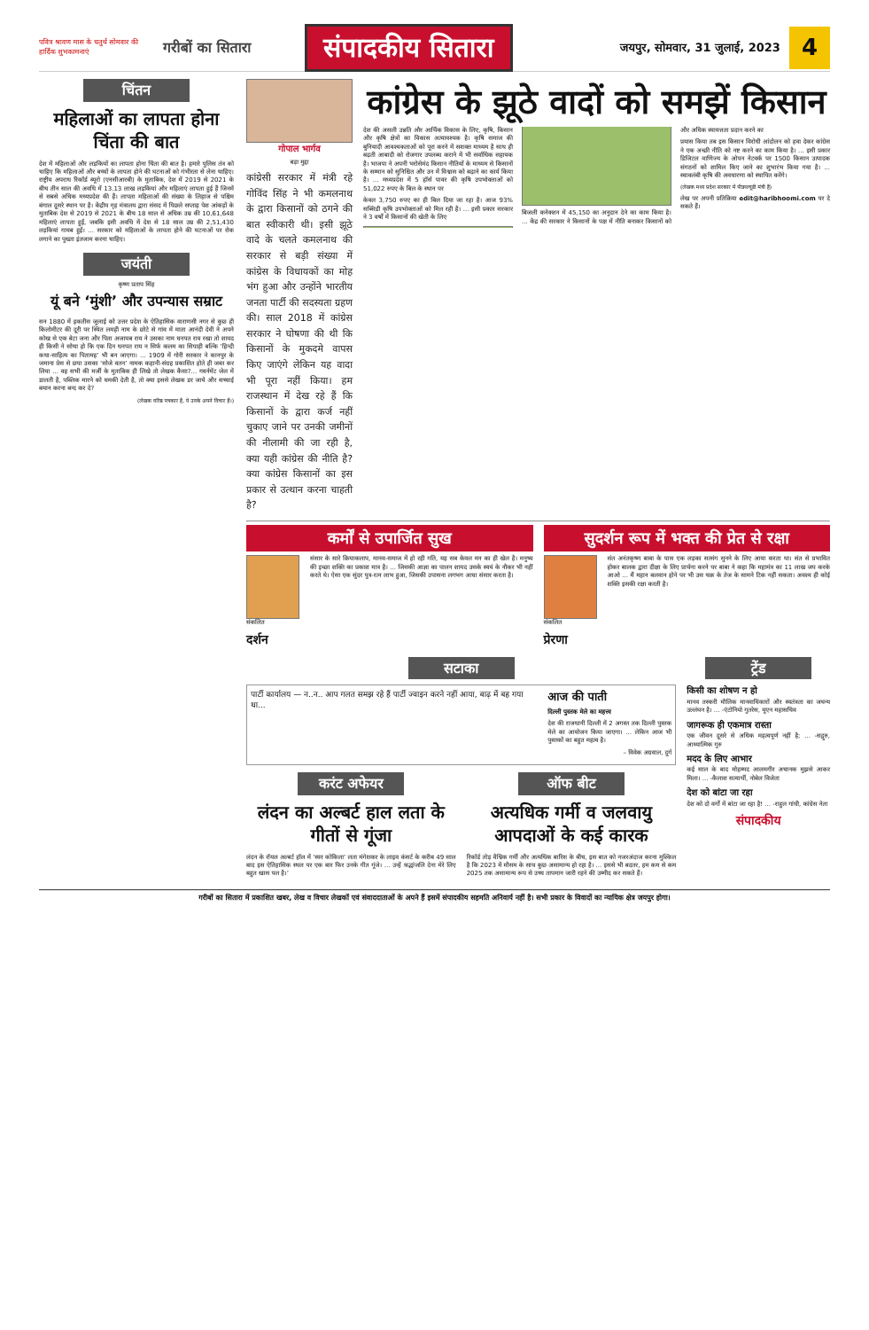पवित्र श्रावण मास के चतुर्थ सोमवार की हार्दिक शुभकामनाएं
गरीबों का सितारा
संपादकीय सितारा
जयपुर, सोमवार, 31 जुलाई, 2023
4
चिंतन
महिलाओं का लापता होना चिंता की बात
देश में महिलाओं और लड़कियों का लापता होना चिंता की बात है। हमारे पुलिस तंत्र को चाहिए कि महिलाओं और बच्चों के लापता होने की घटनाओं को गंभीरता से लेना चाहिए। राष्ट्रीय अपराध रिकॉर्ड ब्यूरो (एनसीआरबी) के मुताबिक, देश में 2019 से 2021 के बीच तीन साल की अवधि में 13.13 लाख लड़कियां और महिलाएं लापता हुई हैं जिनमें से सबसे अधिक मध्यप्रदेश की हैं। लापता महिलाओं की संख्या के लिहाज से पश्चिम बंगाल दूसरे स्थान पर है। केंद्रीय गृह मंत्रालय द्वारा संसद में पिछले सप्ताह पेश आंकड़ों के मुताबिक देश से 2019 से 2021 के बीच 18 साल से अधिक उम्र की 10,61,648 महिलाएं लापता हुईं, जबकि इसी अवधि में देश से 18 साल उम्र की 2,51,430 लड़कियां गायब हुईं। ... सरकार को महिलाओं के लापता होने की घटनाओं पर रोक लगाने का पुख्ता इंतजाम करना चाहिए।
जयंती
कृष्ण प्रताप सिंह
यूं बने ‘मुंशी’ और उपन्यास सम्राट
सन 1880 में इकतीस जुलाई को उत्तर प्रदेश के ऐतिहासिक वाराणसी नगर से कुछ ही किलोमीटर की दूरी पर स्थित लमही नाम के छोटे से गांव में माता आनंदी देवी ने अपने कोख से एक बेटा जना और पिता अजायब राय ने उसका नाम धनपत राय रखा तो शायद ही किसी ने सोचा हो कि एक दिन धनपत राय न सिर्फ कलम का सिपाही बल्कि ‘हिन्दी कथा-साहित्य का पितामह’ भी बन जाएगा। ... 1909 में गोरी सरकार ने कानपुर के जमाना प्रेस से छपा उसका ‘सोजे वतन’ नामक कहानी-संग्रह प्रकाशित होते ही जब्त कर लिया ... वह सभी की मर्जी के मुताबिक ही लिखे तो लेखक कैसा?... गवर्नमेंट जेल में डालती है, पब्लिक मारने को धमकी देती है, तो क्या इससे लेखक डर जाये और सच्चाई बयान करना बन्द कर दे?
(लेखक वरिष्ठ पत्रकार हैं, ये उनके अपने विचार हैं।)
गोपाल भार्गव
बड़ा मुद्दा
कांग्रेसी सरकार में मंत्री रहे गोविंद सिंह ने भी कमलनाथ के द्वारा किसानों को ठगने की बात स्वीकारी थी। इसी झूठे वादे के चलते कमलनाथ की सरकार से बड़ी संख्या में कांग्रेस के विधायकों का मोह भंग हुआ और उन्होंने भारतीय जनता पार्टी की सदस्यता ग्रहण की। साल 2018 में कांग्रेस सरकार ने घोषणा की थी कि किसानों के मुकदमे वापस किए जाएंगे लेकिन यह वादा भी पूरा नहीं किया। हम राजस्थान में देख रहे हैं कि किसानों के द्वारा कर्ज नहीं चुकाए जाने पर उनकी जमीनों की नीलामी की जा रही है, क्या यही कांग्रेस की नीति है? क्या कांग्रेस किसानों का इस प्रकार से उत्थान करना चाहती है?
कांग्रेस के झूठे वादों को समझें किसान
देश की असली उन्नति और आर्थिक विकास के लिए, कृषि, किसान और कृषि क्षेत्रों का विकास अत्यावश्यक है। कृषि समाज की बुनियादी आवश्यकताओं को पूरा करने में सशक्त माध्यम है साथ ही बढ़ती आबादी को रोजगार उपलब्ध कराने में भी सर्वाधिक सहायक है। भाजपा ने अपनी भरोसेमंद किसान नीतियों के माध्यम से किसानों के सम्मान को सुनिश्चित और उन में विश्वास को बढ़ाने का कार्य किया है। ... मध्यप्रदेश में 5 हॉर्स पावर की कृषि उपभोक्ताओं को 51,022 रुपए के बिल के स्थान पर
केवल 3,750 रुपए का ही बिल दिया जा रहा है। आज 93% सब्सिडी कृषि उपभोक्ताओं को मिल रही है। ... इसी प्रकार सरकार ने 3 वर्षों में किसानों की खेती के लिए
बिजली कनेक्शन में 45,150 का अनुदान देने का काम किया है। ... केंद्र की सरकार ने किसानों के पक्ष में नीति बनाकर किसानों को और अधिक स्वायत्तता प्रदान करने का
प्रयास किया तब इस किसान विरोधी आंदोलन को हवा देकर कांग्रेस ने एक अच्छी नीति को नष्ट करने का काम किया है। ... इसी प्रकार डिजिटल वाणिज्य के ओपन नेटवर्क पर 1500 किसान उत्पादक संगठनों को शामिल किए जाने का शुभारंभ किया गया है। ... स्वावलंबी कृषि की अवधारणा को स्थापित करेंगे।
(लेखक मध्य प्रदेश सरकार में पीडब्ल्यूडी मंत्री हैं)
लेख पर अपनी प्रतिक्रिया edit@haribhoomi.com पर दे सकते हैं।
कर्मों से उपार्जित सुख
संकलित
दर्शन
संसार के सारे क्रियाकलाप, मानव-समाज में हो रही गति, यह सब केवल मन का ही खेल है। मनुष्य की इच्छा शक्ति का प्रकाश मात्र है। ... जिसकी आज्ञा का पालन शायद उसके स्वयं के नौकर भी नहीं करते थे। ऐसा एक सुंदर पुत्र-रत्न लाभ हुआ, जिसकी उपासना लगभग आधा संसार करता है।
सुदर्शन रूप में भक्त की प्रेत से रक्षा
संकलित
प्रेरणा
संत अनंतकृष्ण बाबा के पास एक लड़का सत्संग सुनने के लिए आया करता था। संत से प्रभावित होकर बालक द्वारा दीक्षा के लिए प्रार्थना करने पर बाबा ने कहा कि महामंत्र का 11 लाख जप करके आओ ... मैं महान बलवान होने पर भी उस चक्र के तेज के सामने टिक नहीं सकता। अवश्य ही कोई शक्ति इसकी रक्षा करती है।
सटाका
पार्टी कार्यालय — न..न.. आप गलत समझ रहे हैं पार्टी ज्वाइन करने नहीं आया, बाढ़ में बह गया था...
आज की पाती
दिल्ली पुस्तक मेले का महत्त्व
देश की राजधानी दिल्ली में 2 अगस्त तक दिल्ली पुस्तक मेले का आयोजन किया जाएगा। ... लेकिन आज भी पुस्तकों का बहुत महत्व है।
– विवेक अग्रवाल, दुर्ग
करंट अफेयर
लंदन का अल्बर्ट हाल लता के गीतों से गूंजा
लंदन के रॉयल अल्बर्ट हॉल में ‘स्वर कोकिला’ लता मंगेशकर के लाइव कंसर्ट के करीब 49 साल बाद इस ऐतिहासिक स्थल पर एक बार फिर उनके गीत गूंजे। ... उन्हें श्रद्धांजलि देना मेरे लिए बहुत खास पल है।’
ऑफ बीट
अत्यधिक गर्मी व जलवायु आपदाओं के कई कारक
रिकॉर्ड तोड़ वैश्विक गर्मी और अत्यधिक बारिश के बीच, इस बात को नजरअंदाज करना मुश्किल है कि 2023 में मौसम के साथ कुछ असामान्य हो रहा है। ... इससे भी बदतर, हम कम से कम 2025 तक असामान्य रूप से उच्च तापमान जारी रहने की उम्मीद कर सकते हैं।
ट्रेंड
किसी का शोषण न हो
मानव तस्करी मौलिक मानवाधिकारों और स्वतंत्रता का जघन्य उल्लंघन है। ... -एंटोनियो गुतरेस, यूएन महासचिव
जागरूक ही एकमात्र रास्ता
एक जीवन दूसरे से अधिक महत्वपूर्ण नहीं है; ... -सद्गुरु, आध्यात्मिक गुरु
मदद के लिए आभार
कई साल के बाद मोहम्मद आलमगीर अचानक मुझसे आकर मिला। ... -कैलाश सत्यार्थी, नोबेल विजेता
देश को बांटा जा रहा
देश को दो वर्गों में बांटा जा रहा है! ... -राहुल गांधी, कांग्रेस नेता
संपादकीय
गरीबों का सितारा में प्रकाशित खबर, लेख व विचार लेखकों एवं संवाददाताओं के अपने हैं इसमें संपादकीय सहमति अनिवार्य नहीं है। सभी प्रकार के विवादों का न्यायिक क्षेत्र जयपुर होगा।